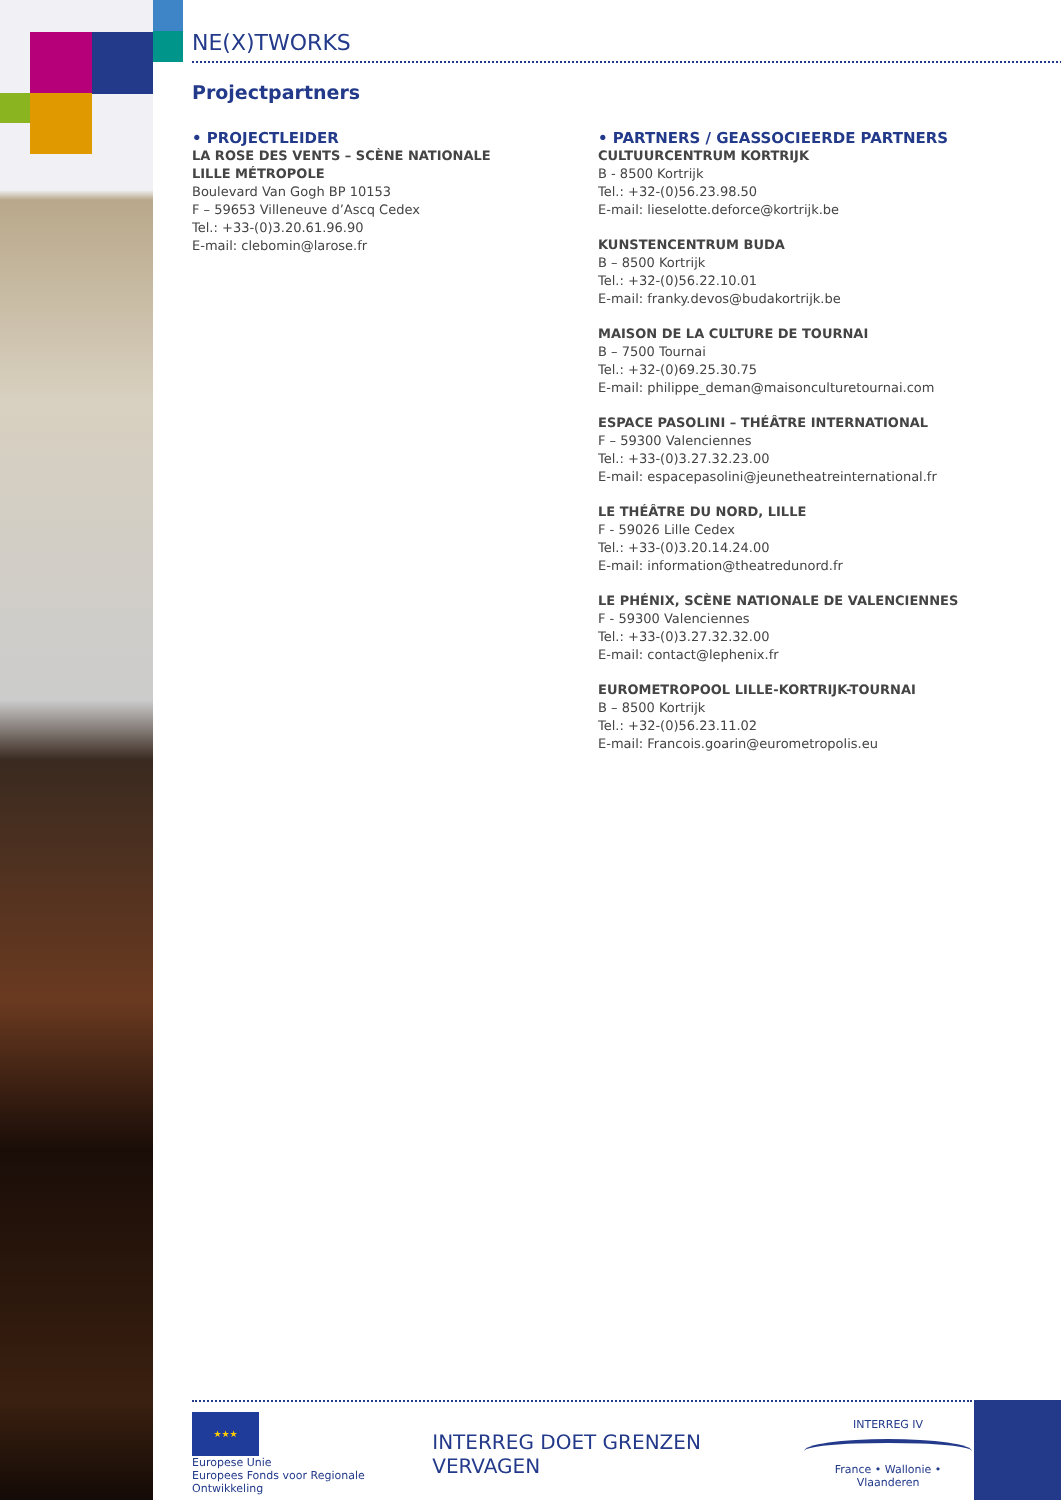NE(X)TWORKS
Projectpartners
• PROJECTLEIDER
LA ROSE DES VENTS – SCÈNE NATIONALE
LILLE MÉTROPOLE
Boulevard Van Gogh BP 10153
F – 59653 Villeneuve d’Ascq Cedex
Tel.: +33-(0)3.20.61.96.90
E-mail: clebomin@larose.fr
• PARTNERS / GEASSOCIEERDE PARTNERS
CULTUURCENTRUM KORTRIJK
B - 8500 Kortrijk
Tel.: +32-(0)56.23.98.50
E-mail: lieselotte.deforce@kortrijk.be
KUNSTENCENTRUM BUDA
B – 8500 Kortrijk
Tel.: +32-(0)56.22.10.01
E-mail: franky.devos@budakortrijk.be
MAISON DE LA CULTURE DE TOURNAI
B – 7500 Tournai
Tel.: +32-(0)69.25.30.75
E-mail: philippe_deman@maisonculturetournai.com
ESPACE PASOLINI – THÉÂTRE INTERNATIONAL
F – 59300 Valenciennes
Tel.: +33-(0)3.27.32.23.00
E-mail: espacepasolini@jeunetheatreinternational.fr
LE THÉÂTRE DU NORD, LILLE
F - 59026 Lille Cedex
Tel.: +33-(0)3.20.14.24.00
E-mail: information@theatredunord.fr
LE PHÉNIX, SCÈNE NATIONALE DE VALENCIENNES
F - 59300 Valenciennes
Tel.: +33-(0)3.27.32.32.00
E-mail: contact@lephenix.fr
EUROMETROPOOL LILLE-KORTRIJK-TOURNAI
B – 8500 Kortrijk
Tel.: +32-(0)56.23.11.02
E-mail: Francois.goarin@eurometropolis.eu
★★★
Europese Unie
Europees Fonds voor Regionale Ontwikkeling
INTERREG DOET GRENZEN VERVAGEN
INTERREG IV
France • Wallonie • Vlaanderen